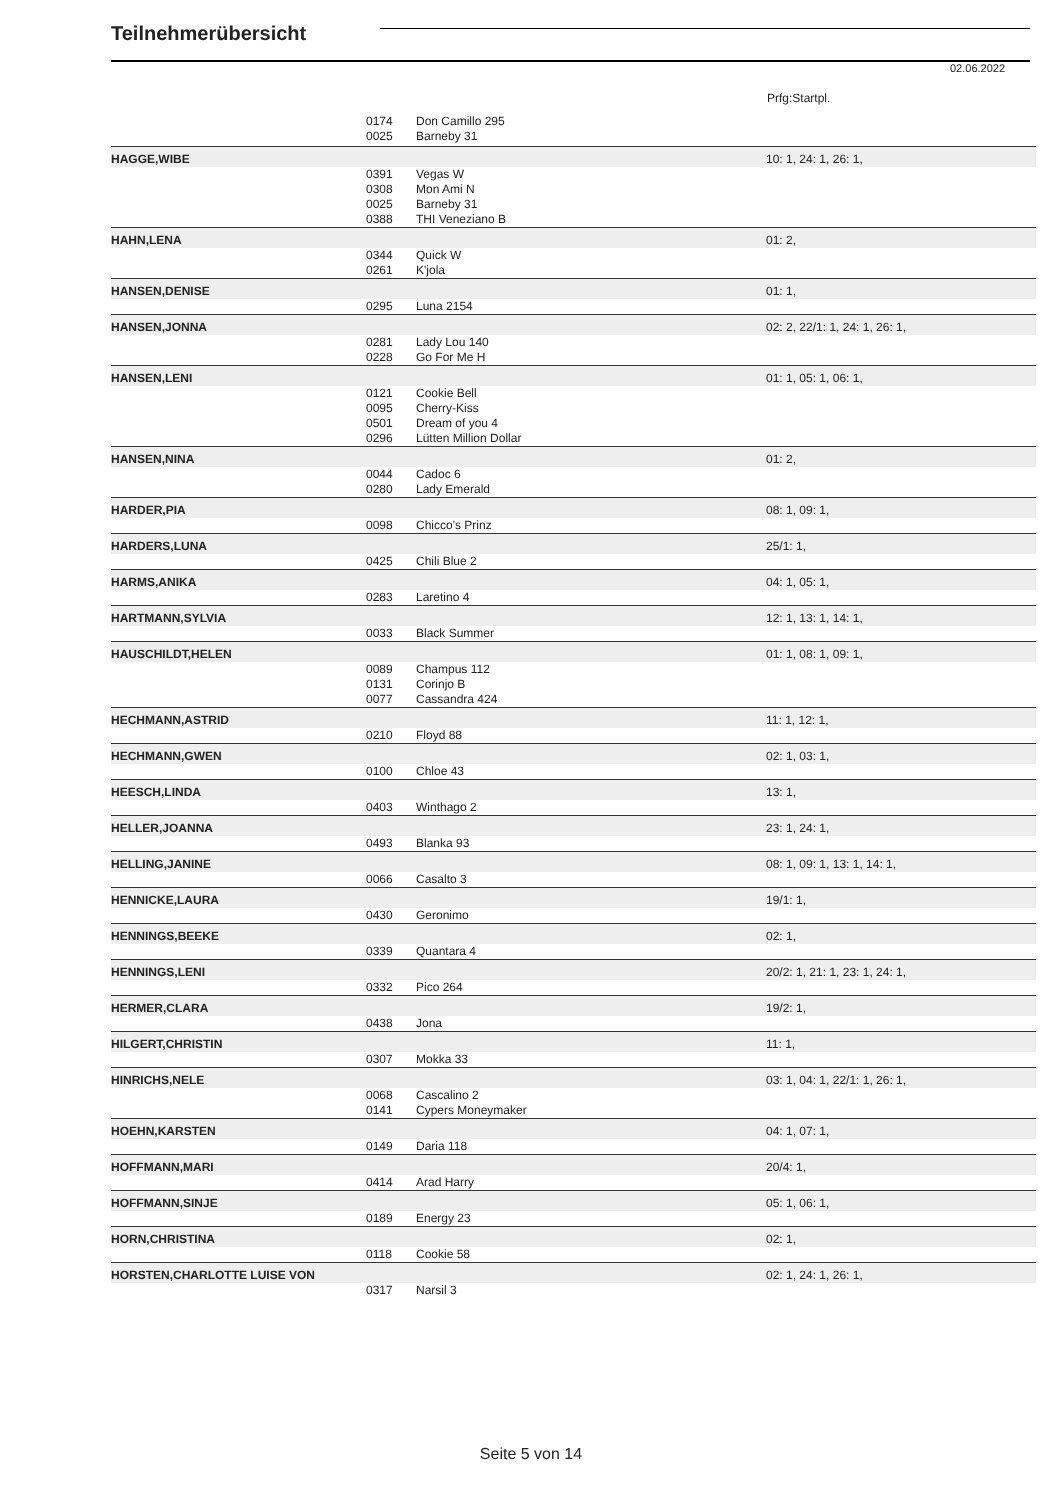Teilnehmerübersicht
02.06.2022
Prfg:Startpl.
| | 0174 | Don Camillo 295 | |
| | 0025 | Barneby 31 | |
| HAGGE,WIBE | | | 10: 1, 24: 1, 26: 1, |
| | 0391 | Vegas W | |
| | 0308 | Mon Ami N | |
| | 0025 | Barneby 31 | |
| | 0388 | THI Veneziano B | |
| HAHN,LENA | | | 01: 2, |
| | 0344 | Quick W | |
| | 0261 | K'jola | |
| HANSEN,DENISE | | | 01: 1, |
| | 0295 | Luna 2154 | |
| HANSEN,JONNA | | | 02: 2, 22/1: 1, 24: 1, 26: 1, |
| | 0281 | Lady Lou 140 | |
| | 0228 | Go For Me H | |
| HANSEN,LENI | | | 01: 1, 05: 1, 06: 1, |
| | 0121 | Cookie Bell | |
| | 0095 | Cherry-Kiss | |
| | 0501 | Dream of you 4 | |
| | 0296 | Lütten Million Dollar | |
| HANSEN,NINA | | | 01: 2, |
| | 0044 | Cadoc 6 | |
| | 0280 | Lady Emerald | |
| HARDER,PIA | | | 08: 1, 09: 1, |
| | 0098 | Chicco's Prinz | |
| HARDERS,LUNA | | | 25/1: 1, |
| | 0425 | Chili Blue 2 | |
| HARMS,ANIKA | | | 04: 1, 05: 1, |
| | 0283 | Laretino 4 | |
| HARTMANN,SYLVIA | | | 12: 1, 13: 1, 14: 1, |
| | 0033 | Black Summer | |
| HAUSCHILDT,HELEN | | | 01: 1, 08: 1, 09: 1, |
| | 0089 | Champus 112 | |
| | 0131 | Corinjo B | |
| | 0077 | Cassandra 424 | |
| HECHMANN,ASTRID | | | 11: 1, 12: 1, |
| | 0210 | Floyd 88 | |
| HECHMANN,GWEN | | | 02: 1, 03: 1, |
| | 0100 | Chloe 43 | |
| HEESCH,LINDA | | | 13: 1, |
| | 0403 | Winthago 2 | |
| HELLER,JOANNA | | | 23: 1, 24: 1, |
| | 0493 | Blanka 93 | |
| HELLING,JANINE | | | 08: 1, 09: 1, 13: 1, 14: 1, |
| | 0066 | Casalto 3 | |
| HENNICKE,LAURA | | | 19/1: 1, |
| | 0430 | Geronimo | |
| HENNINGS,BEEKE | | | 02: 1, |
| | 0339 | Quantara 4 | |
| HENNINGS,LENI | | | 20/2: 1, 21: 1, 23: 1, 24: 1, |
| | 0332 | Pico 264 | |
| HERMER,CLARA | | | 19/2: 1, |
| | 0438 | Jona | |
| HILGERT,CHRISTIN | | | 11: 1, |
| | 0307 | Mokka 33 | |
| HINRICHS,NELE | | | 03: 1, 04: 1, 22/1: 1, 26: 1, |
| | 0068 | Cascalino 2 | |
| | 0141 | Cypers Moneymaker | |
| HOEHN,KARSTEN | | | 04: 1, 07: 1, |
| | 0149 | Daria 118 | |
| HOFFMANN,MARI | | | 20/4: 1, |
| | 0414 | Arad Harry | |
| HOFFMANN,SINJE | | | 05: 1, 06: 1, |
| | 0189 | Energy 23 | |
| HORN,CHRISTINA | | | 02: 1, |
| | 0118 | Cookie 58 | |
| HORSTEN,CHARLOTTE LUISE VON | | | 02: 1, 24: 1, 26: 1, |
| | 0317 | Narsil 3 | |
Seite 5 von 14